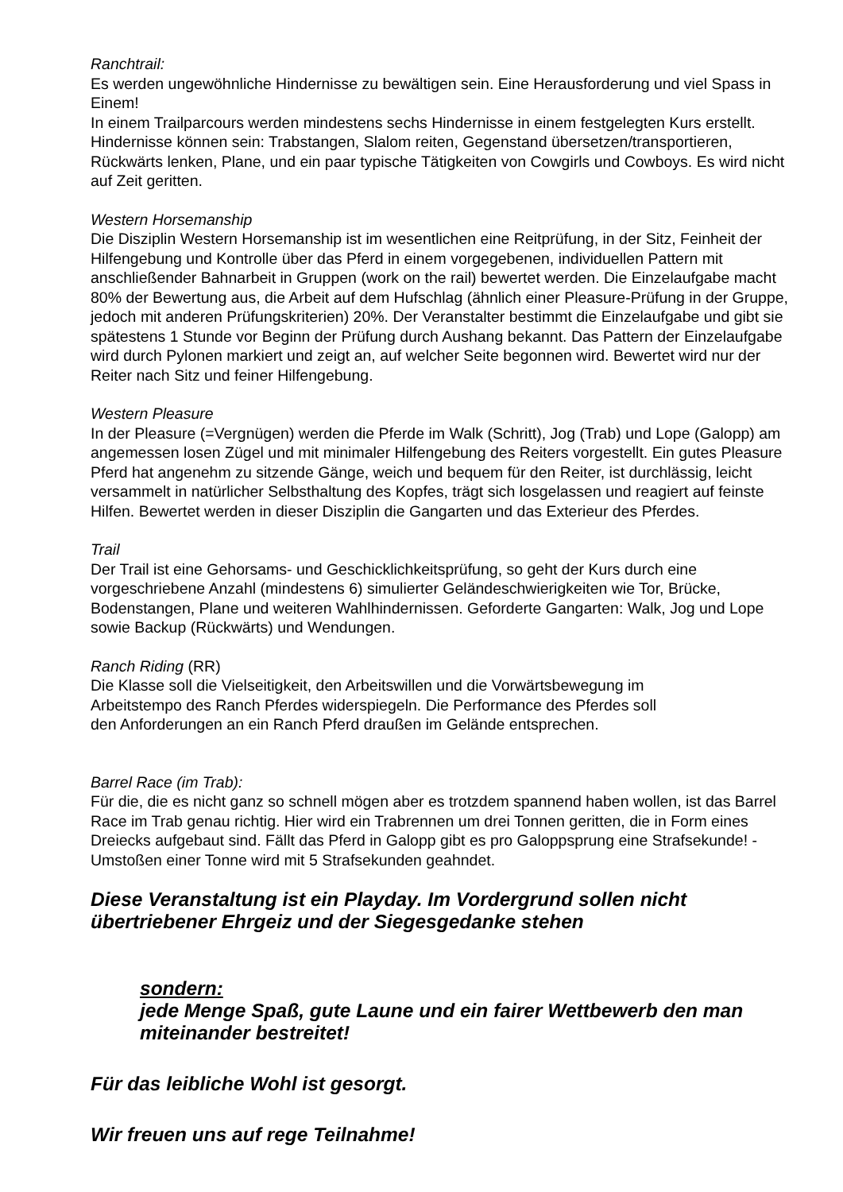Ranchtrail:
Es werden ungewöhnliche Hindernisse zu bewältigen sein. Eine Herausforderung und viel Spass in Einem!
In einem Trailparcours werden mindestens sechs Hindernisse in einem festgelegten Kurs erstellt. Hindernisse können sein: Trabstangen, Slalom reiten, Gegenstand übersetzen/transportieren, Rückwärts lenken, Plane, und ein paar typische Tätigkeiten von Cowgirls und Cowboys. Es wird nicht auf Zeit geritten.
Western Horsemanship
Die Disziplin Western Horsemanship ist im wesentlichen eine Reitprüfung, in der Sitz, Feinheit der Hilfengebung und Kontrolle über das Pferd in einem vorgegebenen, individuellen Pattern mit anschließender Bahnarbeit in Gruppen (work on the rail) bewertet werden. Die Einzelaufgabe macht 80% der Bewertung aus, die Arbeit auf dem Hufschlag (ähnlich einer Pleasure-Prüfung in der Gruppe, jedoch mit anderen Prüfungskriterien) 20%. Der Veranstalter bestimmt die Einzelaufgabe und gibt sie spätestens 1 Stunde vor Beginn der Prüfung durch Aushang bekannt. Das Pattern der Einzelaufgabe wird durch Pylonen markiert und zeigt an, auf welcher Seite begonnen wird. Bewertet wird nur der Reiter nach Sitz und feiner Hilfengebung.
Western Pleasure
In der Pleasure (=Vergnügen) werden die Pferde im Walk (Schritt), Jog (Trab) und Lope (Galopp) am angemessen losen Zügel und mit minimaler Hilfengebung des Reiters vorgestellt. Ein gutes Pleasure Pferd hat angenehm zu sitzende Gänge, weich und bequem für den Reiter, ist durchlässig, leicht versammelt in natürlicher Selbsthaltung des Kopfes, trägt sich losgelassen und reagiert auf feinste Hilfen. Bewertet werden in dieser Disziplin die Gangarten und das Exterieur des Pferdes.
Trail
Der Trail ist eine Gehorsams- und Geschicklichkeitsprüfung, so geht der Kurs durch eine vorgeschriebene Anzahl (mindestens 6) simulierter Geländeschwierigkeiten wie Tor, Brücke, Bodenstangen, Plane und weiteren Wahlhindernissen. Geforderte Gangarten: Walk, Jog und Lope sowie Backup (Rückwärts) und Wendungen.
Ranch Riding (RR)
Die Klasse soll die Vielseitigkeit, den Arbeitswillen und die Vorwärtsbewegung im
Arbeitstempo des Ranch Pferdes widerspiegeln. Die Performance des Pferdes soll
den Anforderungen an ein Ranch Pferd draußen im Gelände entsprechen.
Barrel Race (im Trab):
Für die, die es nicht ganz so schnell mögen aber es trotzdem spannend haben wollen, ist das Barrel Race im Trab genau richtig. Hier wird ein Trabrennen um drei Tonnen geritten, die in Form eines Dreiecks aufgebaut sind. Fällt das Pferd in Galopp gibt es pro Galoppsprung eine Strafsekunde! - Umstoßen einer Tonne wird mit 5 Strafsekunden geahndet.
Diese Veranstaltung ist ein Playday. Im Vordergrund sollen nicht übertriebener Ehrgeiz und der Siegesgedanke stehen
sondern:
jede Menge Spaß, gute Laune und ein fairer Wettbewerb den man miteinander bestreitet!
Für das leibliche Wohl ist gesorgt.
Wir freuen uns auf rege Teilnahme!